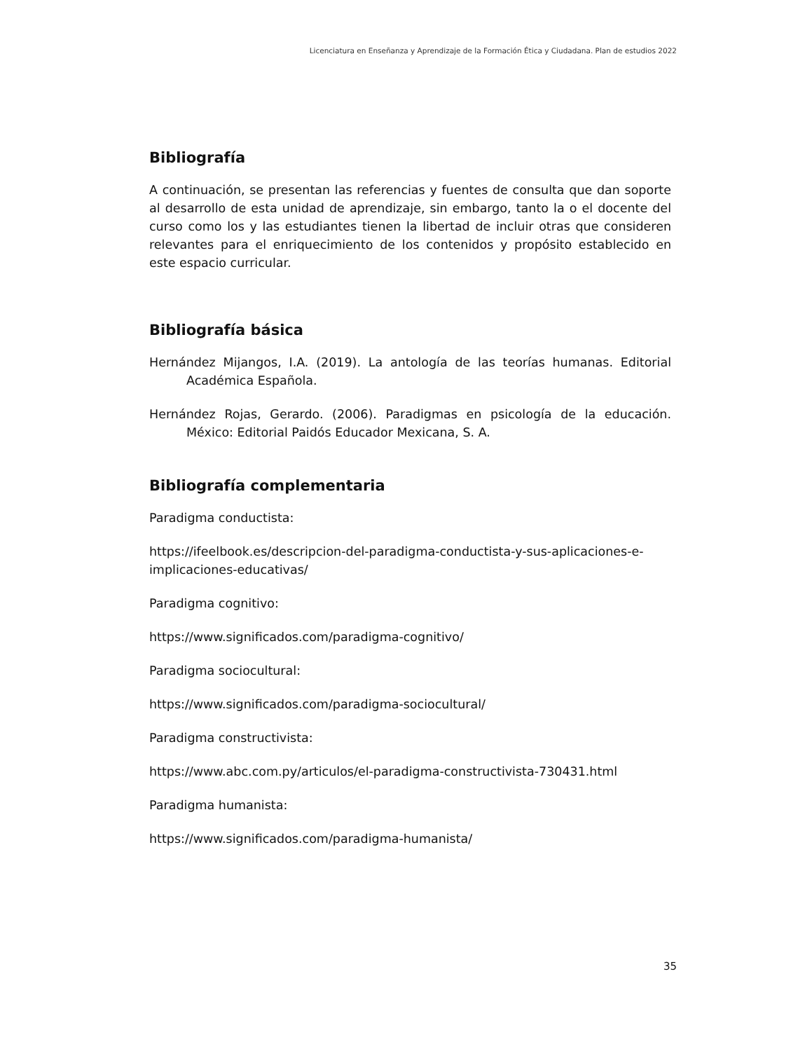Licenciatura en Enseñanza y Aprendizaje de la Formación Ética y Ciudadana. Plan de estudios 2022
Bibliografía
A continuación, se presentan las referencias y fuentes de consulta que dan soporte al desarrollo de esta unidad de aprendizaje, sin embargo, tanto la o el docente del curso como los y las estudiantes tienen la libertad de incluir otras que consideren relevantes para el enriquecimiento de los contenidos y propósito establecido en este espacio curricular.
Bibliografía básica
Hernández Mijangos, I.A. (2019). La antología de las teorías humanas. Editorial Académica Española.
Hernández Rojas, Gerardo. (2006). Paradigmas en psicología de la educación. México: Editorial Paidós Educador Mexicana, S. A.
Bibliografía complementaria
Paradigma conductista:
https://ifeelbook.es/descripcion-del-paradigma-conductista-y-sus-aplicaciones-e-implicaciones-educativas/
Paradigma cognitivo:
https://www.significados.com/paradigma-cognitivo/
Paradigma sociocultural:
https://www.significados.com/paradigma-sociocultural/
Paradigma constructivista:
https://www.abc.com.py/articulos/el-paradigma-constructivista-730431.html
Paradigma humanista:
https://www.significados.com/paradigma-humanista/
35